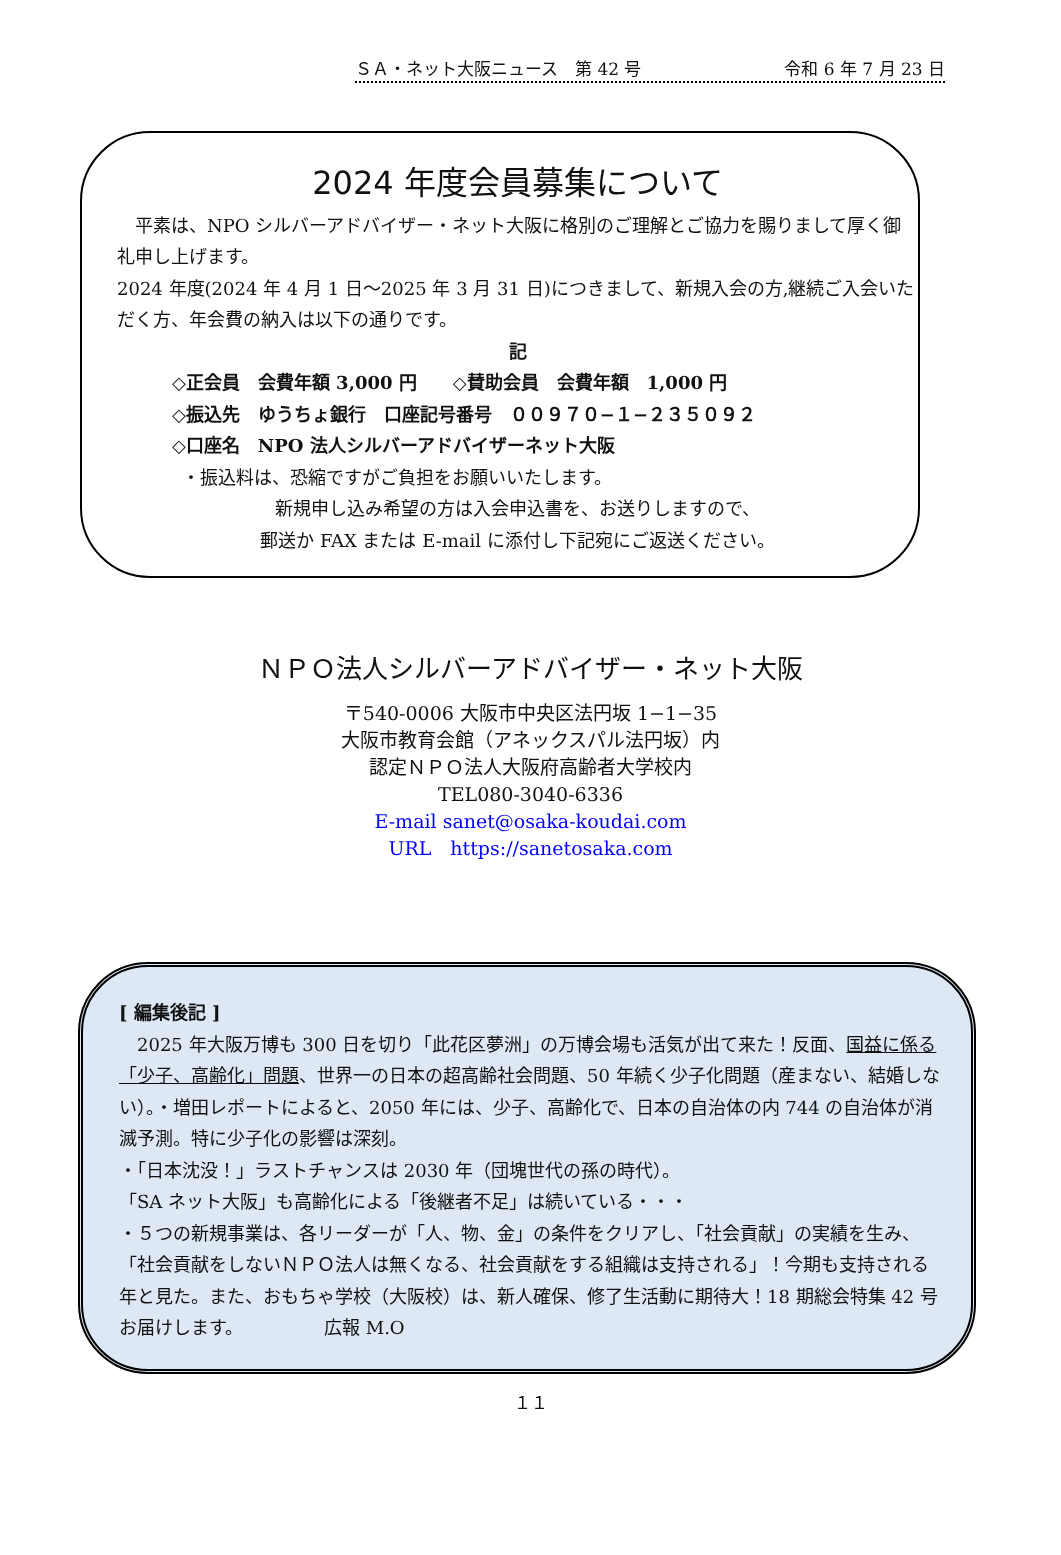ＳＡ・ネット大阪ニュース　第 42 号 令和 6 年 7 月 23 日
2024 年度会員募集について
　平素は、NPO シルバーアドバイザー・ネット大阪に格別のご理解とご協力を賜りまして厚く御礼申し上げます。
2024 年度(2024 年 4 月 1 日～2025 年 3 月 31 日)につきまして、新規入会の方,継続ご入会いただく方、年会費の納入は以下の通りです。
記
◇正会員　会費年額 3,000 円　　◇賛助会員　会費年額　1,000 円
◇振込先　ゆうちょ銀行　口座記号番号　００９７０−１−２３５０９２
◇口座名　NPO 法人シルバーアドバイザーネット大阪
・振込料は、恐縮ですがご負担をお願いいたします。
新規申し込み希望の方は入会申込書を、お送りしますので、
郵送か FAX または E-mail に添付し下記宛にご返送ください。
ＮＰＯ法人シルバーアドバイザー・ネット大阪
〒540-0006 大阪市中央区法円坂 1−1−35
大阪市教育会館（アネックスパル法円坂）内
認定ＮＰＯ法人大阪府高齢者大学校内
TEL080-3040-6336
E-mail sanet@osaka-koudai.com
URL　https://sanetosaka.com
[ 編集後記 ]
　2025 年大阪万博も 300 日を切り「此花区夢洲」の万博会場も活気が出て来た！反面、国益に係る「少子、高齢化」問題、世界一の日本の超高齢社会問題、50 年続く少子化問題（産まない、結婚しない）。・増田レポートによると、2050 年には、少子、高齢化で、日本の自治体の内 744 の自治体が消滅予測。特に少子化の影響は深刻。
・「日本沈没！」ラストチャンスは 2030 年（団塊世代の孫の時代）。
「SA ネット大阪」も高齢化による「後継者不足」は続いている・・・
・５つの新規事業は、各リーダーが「人、物、金」の条件をクリアし、「社会貢献」の実績を生み、「社会貢献をしないＮＰＯ法人は無くなる、社会貢献をする組織は支持される」！今期も支持される年と見た。また、おもちゃ学校（大阪校）は、新人確保、修了生活動に期待大！18 期総会特集 42 号お届けします。　　　　　広報 M.O
１１